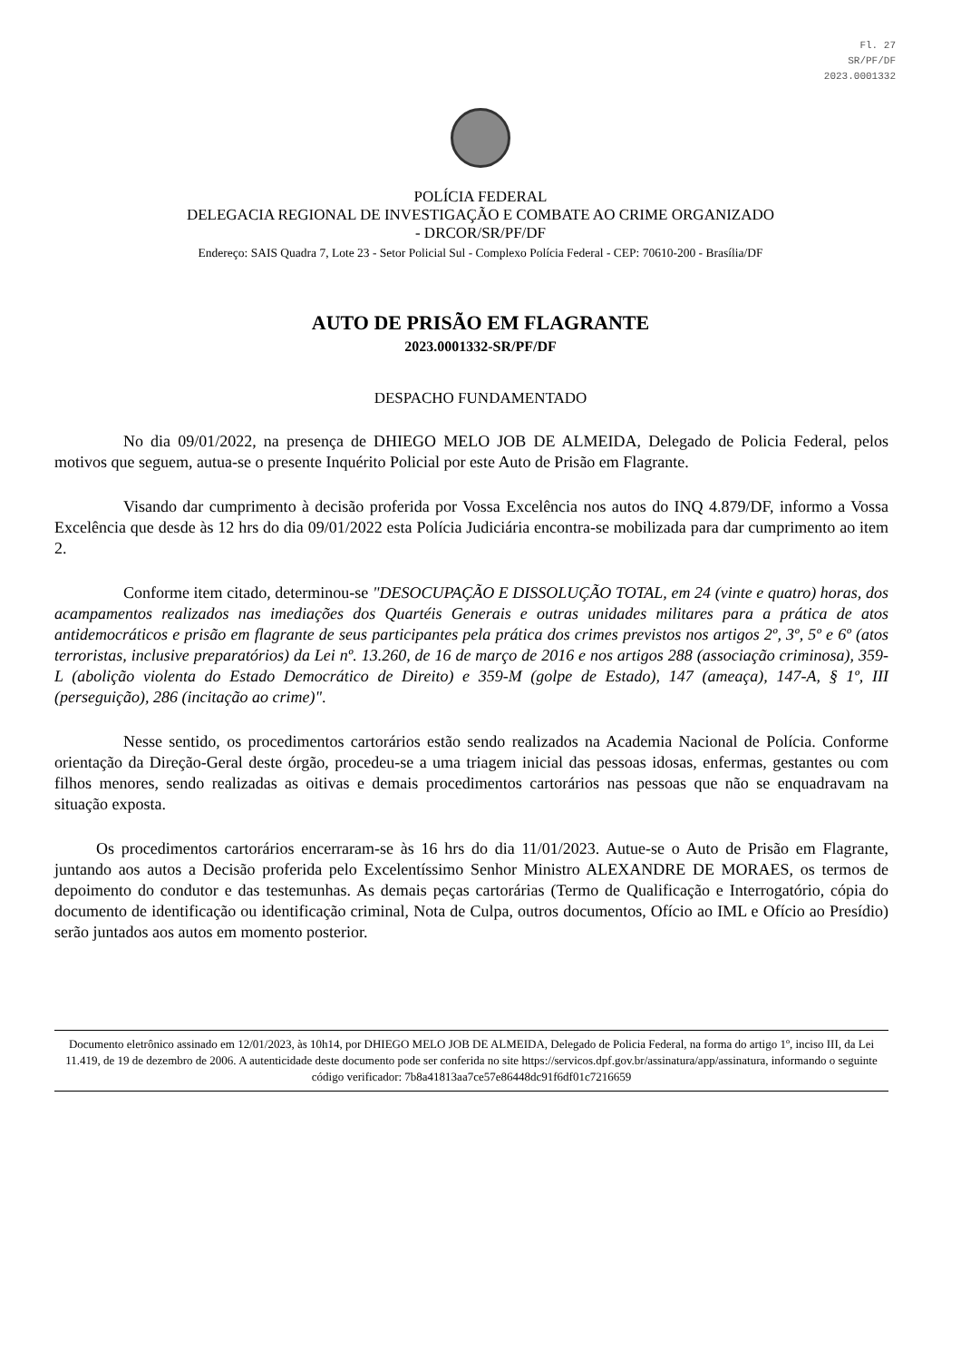Fl. 27
SR/PF/DF
2023.0001332
POLÍCIA FEDERAL
DELEGACIA REGIONAL DE INVESTIGAÇÃO E COMBATE AO CRIME ORGANIZADO
- DRCOR/SR/PF/DF
Endereço: SAIS Quadra 7, Lote 23 - Setor Policial Sul - Complexo Polícia Federal - CEP: 70610-200 - Brasília/DF
AUTO DE PRISÃO EM FLAGRANTE
2023.0001332-SR/PF/DF
DESPACHO FUNDAMENTADO
No dia 09/01/2022, na presença de DHIEGO MELO JOB DE ALMEIDA, Delegado de Policia Federal, pelos motivos que seguem, autua-se o presente Inquérito Policial por este Auto de Prisão em Flagrante.
Visando dar cumprimento à decisão proferida por Vossa Excelência nos autos do INQ 4.879/DF, informo a Vossa Excelência que desde às 12 hrs do dia 09/01/2022 esta Polícia Judiciária encontra-se mobilizada para dar cumprimento ao item 2.
Conforme item citado, determinou-se "DESOCUPAÇÃO E DISSOLUÇÃO TOTAL, em 24 (vinte e quatro) horas, dos acampamentos realizados nas imediações dos Quartéis Generais e outras unidades militares para a prática de atos antidemocráticos e prisão em flagrante de seus participantes pela prática dos crimes previstos nos artigos 2º, 3º, 5º e 6º (atos terroristas, inclusive preparatórios) da Lei nº. 13.260, de 16 de março de 2016 e nos artigos 288 (associação criminosa), 359-L (abolição violenta do Estado Democrático de Direito) e 359-M (golpe de Estado), 147 (ameaça), 147-A, § 1º, III (perseguição), 286 (incitação ao crime)".
Nesse sentido, os procedimentos cartorários estão sendo realizados na Academia Nacional de Polícia. Conforme orientação da Direção-Geral deste órgão, procedeu-se a uma triagem inicial das pessoas idosas, enfermas, gestantes ou com filhos menores, sendo realizadas as oitivas e demais procedimentos cartorários nas pessoas que não se enquadravam na situação exposta.
Os procedimentos cartorários encerraram-se às 16 hrs do dia 11/01/2023. Autue-se o Auto de Prisão em Flagrante, juntando aos autos a Decisão proferida pelo Excelentíssimo Senhor Ministro ALEXANDRE DE MORAES, os termos de depoimento do condutor e das testemunhas. As demais peças cartorárias (Termo de Qualificação e Interrogatório, cópia do documento de identificação ou identificação criminal, Nota de Culpa, outros documentos, Ofício ao IML e Ofício ao Presídio) serão juntados aos autos em momento posterior.
Documento eletrônico assinado em 12/01/2023, às 10h14, por DHIEGO MELO JOB DE ALMEIDA, Delegado de Policia Federal, na forma do artigo 1º, inciso III, da Lei 11.419, de 19 de dezembro de 2006. A autenticidade deste documento pode ser conferida no site https://servicos.dpf.gov.br/assinatura/app/assinatura, informando o seguinte código verificador: 7b8a41813aa7ce57e86448dc91f6df01c7216659